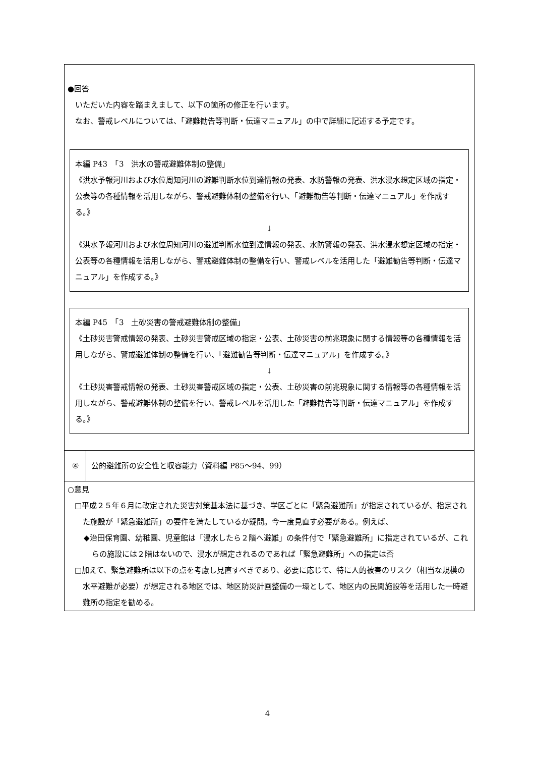| ●回答 いただいた内容を踏まえまして、以下の箇所の修正を行います。 なお、警戒レベルについては、「避難勧告等判断・伝達マニュアル」の中で詳細に記述する予定です。 本編 P43 「3 洪水の警戒避難体制の整備」 《洪水予報河川および水位周知河川の避難判断水位到達情報の発表、水防警報の発表、洪水浸水想定区域の指定・公表等の各種情報を活用しながら、警戒避難体制の整備を行い、「避難勧告等判断・伝達マニュアル」を作成する。》 ↓ 《洪水予報河川および水位周知河川の避難判断水位到達情報の発表、水防警報の発表、洪水浸水想定区域の指定・公表等の各種情報を活用しながら、警戒避難体制の整備を行い、警戒レベルを活用した「避難勧告等判断・伝達マニュアル」を作成する。》 本編 P45 「3 土砂災害の警戒避難体制の整備」 《土砂災害警戒情報の発表、土砂災害警戒区域の指定・公表、土砂災害の前兆現象に関する情報等の各種情報を活用しながら、警戒避難体制の整備を行い、「避難勧告等判断・伝達マニュアル」を作成する。》 ↓ 《土砂災害警戒情報の発表、土砂災害警戒区域の指定・公表、土砂災害の前兆現象に関する情報等の各種情報を活用しながら、警戒避難体制の整備を行い、警戒レベルを活用した「避難勧告等判断・伝達マニュアル」を作成する。》 | |
| ④ | 公的避難所の安全性と収容能力（資料編 P85〜94、99） |
| ○意見 □平成２５年６月に改定された災害対策基本法に基づき、学区ごとに「緊急避難所」が指定されているが、指定された施設が「緊急避難所」の要件を満たしているか疑問。今一度見直す必要がある。例えば、 ◆治田保育園、幼稚園、児童館は「浸水したら２階へ避難」の条件付で「緊急避難所」に指定されているが、これらの施設には２階はないので、浸水が想定されるのであれば「緊急避難所」への指定は否 □加えて、緊急避難所は以下の点を考慮し見直すべきであり、必要に応じて、特に人的被害のリスク（相当な規模の水平避難が必要）が想定される地区では、地区防災計画整備の一環として、地区内の民間施設等を活用した一時避難所の指定を勧める。 | |
4